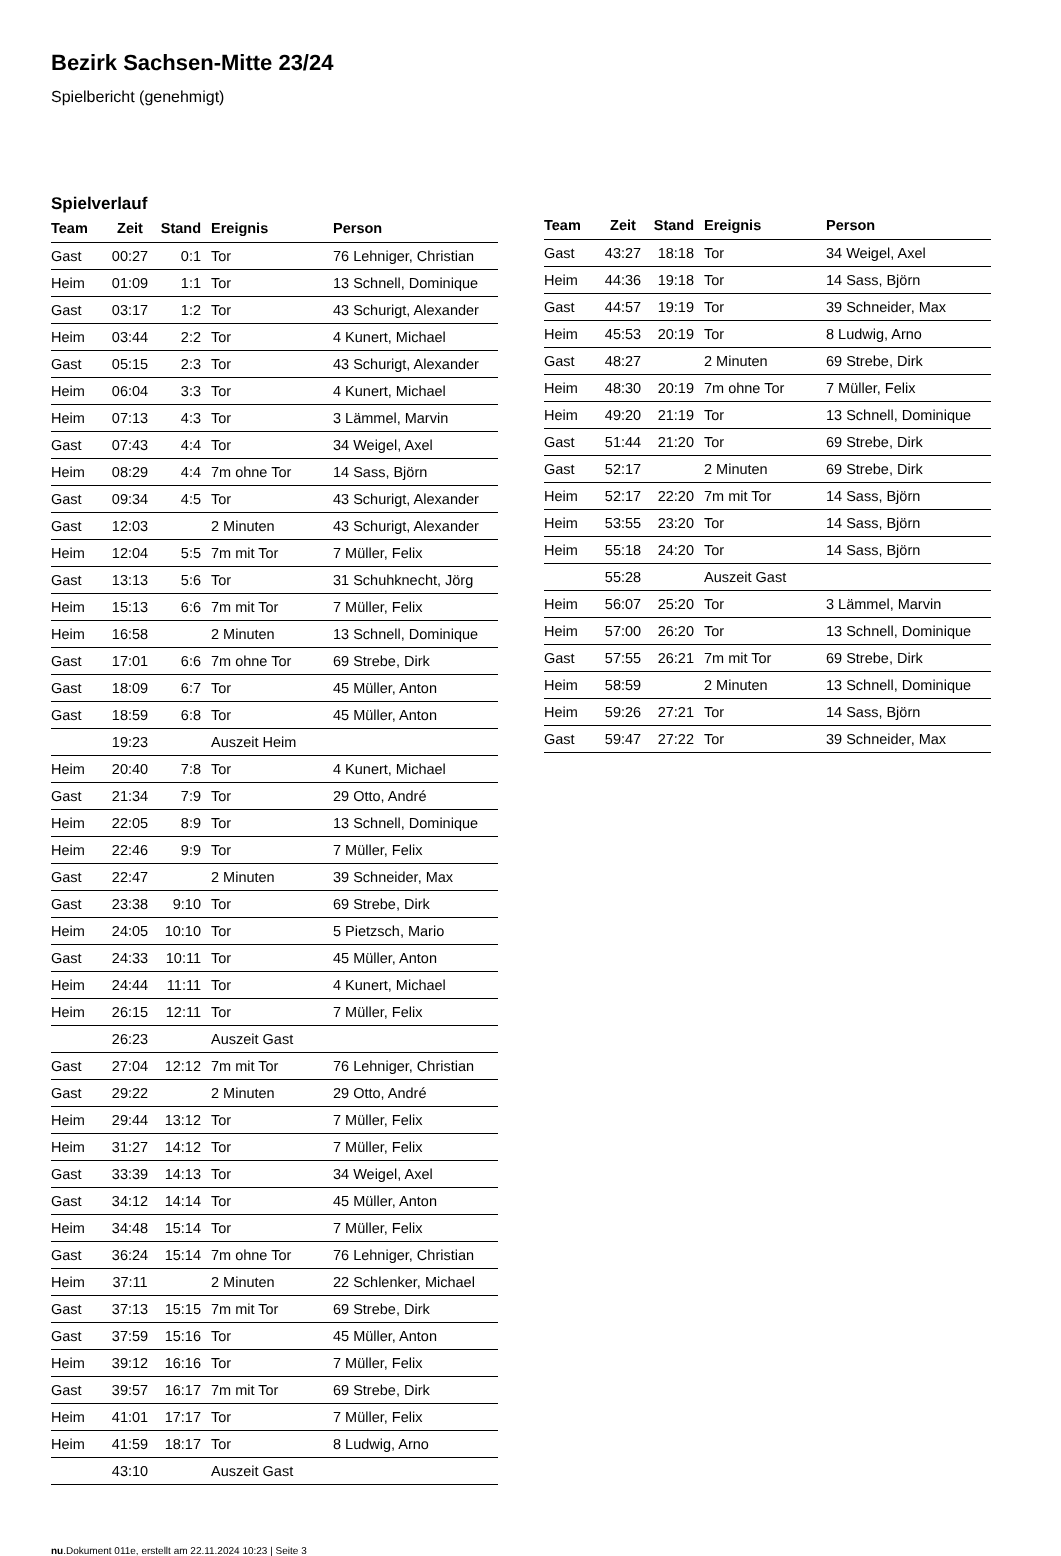Bezirk Sachsen-Mitte 23/24
Spielbericht (genehmigt)
Spielverlauf
| Team | Zeit | Stand | Ereignis | Person |
| --- | --- | --- | --- | --- |
| Gast | 00:27 | 0:1 | Tor | 76 Lehniger, Christian |
| Heim | 01:09 | 1:1 | Tor | 13 Schnell, Dominique |
| Gast | 03:17 | 1:2 | Tor | 43 Schurigt, Alexander |
| Heim | 03:44 | 2:2 | Tor | 4 Kunert, Michael |
| Gast | 05:15 | 2:3 | Tor | 43 Schurigt, Alexander |
| Heim | 06:04 | 3:3 | Tor | 4 Kunert, Michael |
| Heim | 07:13 | 4:3 | Tor | 3 Lämmel, Marvin |
| Gast | 07:43 | 4:4 | Tor | 34 Weigel, Axel |
| Heim | 08:29 | 4:4 | 7m ohne Tor | 14 Sass, Björn |
| Gast | 09:34 | 4:5 | Tor | 43 Schurigt, Alexander |
| Gast | 12:03 | | 2 Minuten | 43 Schurigt, Alexander |
| Heim | 12:04 | 5:5 | 7m mit Tor | 7 Müller, Felix |
| Gast | 13:13 | 5:6 | Tor | 31 Schuhknecht, Jörg |
| Heim | 15:13 | 6:6 | 7m mit Tor | 7 Müller, Felix |
| Heim | 16:58 | | 2 Minuten | 13 Schnell, Dominique |
| Gast | 17:01 | 6:6 | 7m ohne Tor | 69 Strebe, Dirk |
| Gast | 18:09 | 6:7 | Tor | 45 Müller, Anton |
| Gast | 18:59 | 6:8 | Tor | 45 Müller, Anton |
| | 19:23 | | Auszeit Heim | |
| Heim | 20:40 | 7:8 | Tor | 4 Kunert, Michael |
| Gast | 21:34 | 7:9 | Tor | 29 Otto, André |
| Heim | 22:05 | 8:9 | Tor | 13 Schnell, Dominique |
| Heim | 22:46 | 9:9 | Tor | 7 Müller, Felix |
| Gast | 22:47 | | 2 Minuten | 39 Schneider, Max |
| Gast | 23:38 | 9:10 | Tor | 69 Strebe, Dirk |
| Heim | 24:05 | 10:10 | Tor | 5 Pietzsch, Mario |
| Gast | 24:33 | 10:11 | Tor | 45 Müller, Anton |
| Heim | 24:44 | 11:11 | Tor | 4 Kunert, Michael |
| Heim | 26:15 | 12:11 | Tor | 7 Müller, Felix |
| | 26:23 | | Auszeit Gast | |
| Gast | 27:04 | 12:12 | 7m mit Tor | 76 Lehniger, Christian |
| Gast | 29:22 | | 2 Minuten | 29 Otto, André |
| Heim | 29:44 | 13:12 | Tor | 7 Müller, Felix |
| Heim | 31:27 | 14:12 | Tor | 7 Müller, Felix |
| Gast | 33:39 | 14:13 | Tor | 34 Weigel, Axel |
| Gast | 34:12 | 14:14 | Tor | 45 Müller, Anton |
| Heim | 34:48 | 15:14 | Tor | 7 Müller, Felix |
| Gast | 36:24 | 15:14 | 7m ohne Tor | 76 Lehniger, Christian |
| Heim | 37:11 | | 2 Minuten | 22 Schlenker, Michael |
| Gast | 37:13 | 15:15 | 7m mit Tor | 69 Strebe, Dirk |
| Gast | 37:59 | 15:16 | Tor | 45 Müller, Anton |
| Heim | 39:12 | 16:16 | Tor | 7 Müller, Felix |
| Gast | 39:57 | 16:17 | 7m mit Tor | 69 Strebe, Dirk |
| Heim | 41:01 | 17:17 | Tor | 7 Müller, Felix |
| Heim | 41:59 | 18:17 | Tor | 8 Ludwig, Arno |
| | 43:10 | | Auszeit Gast | |
| Team | Zeit | Stand | Ereignis | Person |
| --- | --- | --- | --- | --- |
| Gast | 43:27 | 18:18 | Tor | 34 Weigel, Axel |
| Heim | 44:36 | 19:18 | Tor | 14 Sass, Björn |
| Gast | 44:57 | 19:19 | Tor | 39 Schneider, Max |
| Heim | 45:53 | 20:19 | Tor | 8 Ludwig, Arno |
| Gast | 48:27 | | 2 Minuten | 69 Strebe, Dirk |
| Heim | 48:30 | 20:19 | 7m ohne Tor | 7 Müller, Felix |
| Heim | 49:20 | 21:19 | Tor | 13 Schnell, Dominique |
| Gast | 51:44 | 21:20 | Tor | 69 Strebe, Dirk |
| Gast | 52:17 | | 2 Minuten | 69 Strebe, Dirk |
| Heim | 52:17 | 22:20 | 7m mit Tor | 14 Sass, Björn |
| Heim | 53:55 | 23:20 | Tor | 14 Sass, Björn |
| Heim | 55:18 | 24:20 | Tor | 14 Sass, Björn |
| | 55:28 | | Auszeit Gast | |
| Heim | 56:07 | 25:20 | Tor | 3 Lämmel, Marvin |
| Heim | 57:00 | 26:20 | Tor | 13 Schnell, Dominique |
| Gast | 57:55 | 26:21 | 7m mit Tor | 69 Strebe, Dirk |
| Heim | 58:59 | | 2 Minuten | 13 Schnell, Dominique |
| Heim | 59:26 | 27:21 | Tor | 14 Sass, Björn |
| Gast | 59:47 | 27:22 | Tor | 39 Schneider, Max |
nu.Dokument 011e, erstellt am 22.11.2024 10:23 | Seite 3